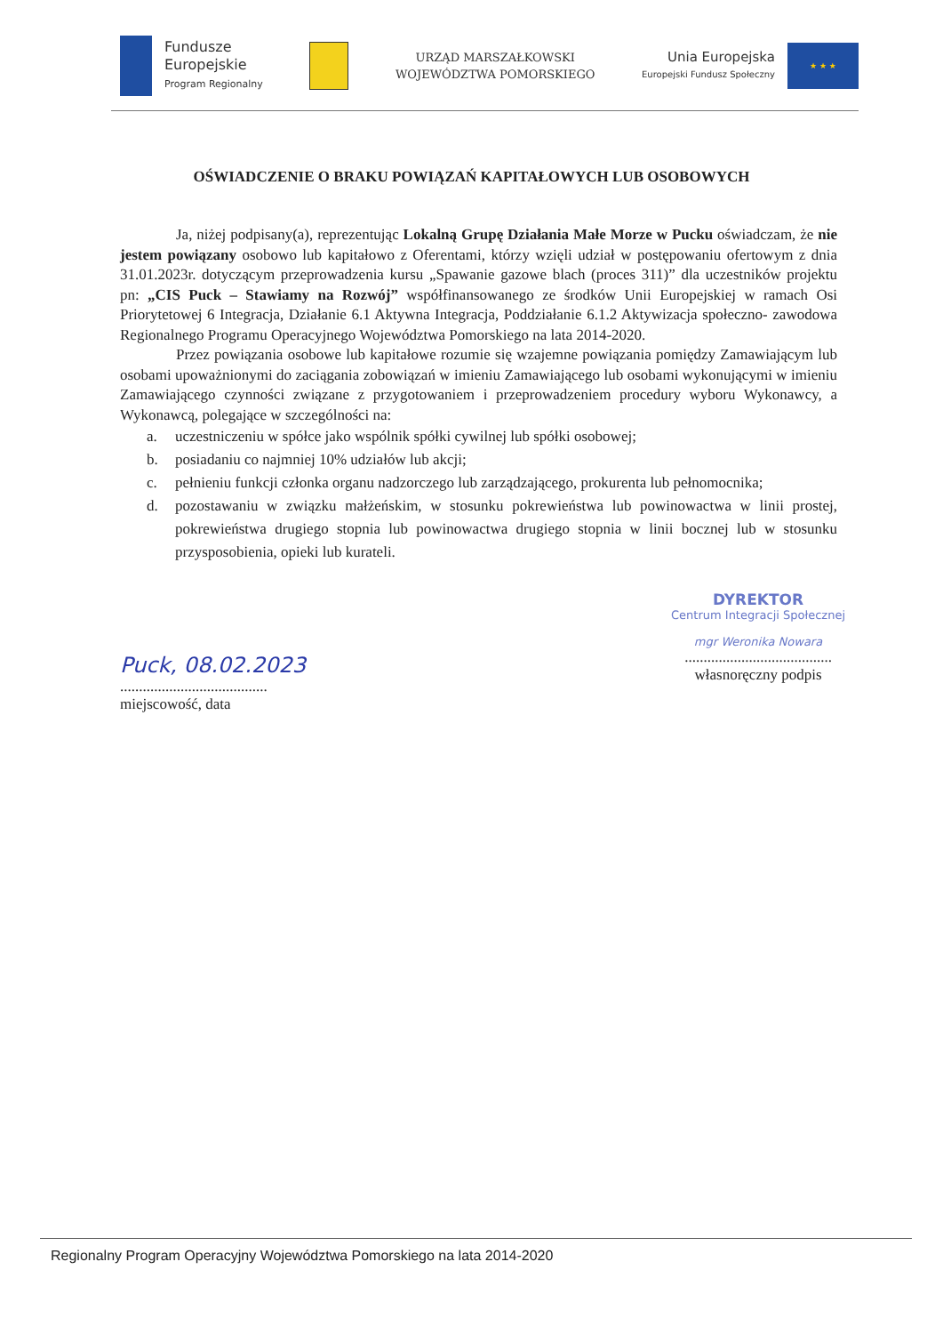Fundusze
Europejskie
Program Regionalny
URZĄD MARSZAŁKOWSKI
WOJEWÓDZTWA POMORSKIEGO
Unia Europejska
Europejski Fundusz Społeczny
★ ★ ★
OŚWIADCZENIE O BRAKU POWIĄZAŃ KAPITAŁOWYCH LUB OSOBOWYCH
Ja, niżej podpisany(a), reprezentując Lokalną Grupę Działania Małe Morze w Pucku oświadczam, że nie jestem powiązany osobowo lub kapitałowo z Oferentami, którzy wzięli udział w postępowaniu ofertowym z dnia 31.01.2023r. dotyczącym przeprowadzenia kursu „Spawanie gazowe blach (proces 311)” dla uczestników projektu pn: „CIS Puck – Stawiamy na Rozwój” współfinansowanego ze środków Unii Europejskiej w ramach Osi Priorytetowej 6 Integracja, Działanie 6.1 Aktywna Integracja, Poddziałanie 6.1.2 Aktywizacja społeczno- zawodowa Regionalnego Programu Operacyjnego Województwa Pomorskiego na lata 2014-2020.
Przez powiązania osobowe lub kapitałowe rozumie się wzajemne powiązania pomiędzy Zamawiającym lub osobami upoważnionymi do zaciągania zobowiązań w imieniu Zamawiającego lub osobami wykonującymi w imieniu Zamawiającego czynności związane z przygotowaniem i przeprowadzeniem procedury wyboru Wykonawcy, a Wykonawcą, polegające w szczególności na:
a. uczestniczeniu w spółce jako wspólnik spółki cywilnej lub spółki osobowej;
b. posiadaniu co najmniej 10% udziałów lub akcji;
c. pełnieniu funkcji członka organu nadzorczego lub zarządzającego, prokurenta lub pełnomocnika;
d. pozostawaniu w związku małżeńskim, w stosunku pokrewieństwa lub powinowactwa w linii prostej, pokrewieństwa drugiego stopnia lub powinowactwa drugiego stopnia w linii bocznej lub w stosunku przysposobienia, opieki lub kurateli.
Puck, 08.02.2023
.......................................
miejscowość, data
DYREKTOR
Centrum Integracji Społecznej
mgr Weronika Nowara
.......................................
własnoręczny podpis
Regionalny Program Operacyjny Województwa Pomorskiego na lata 2014-2020